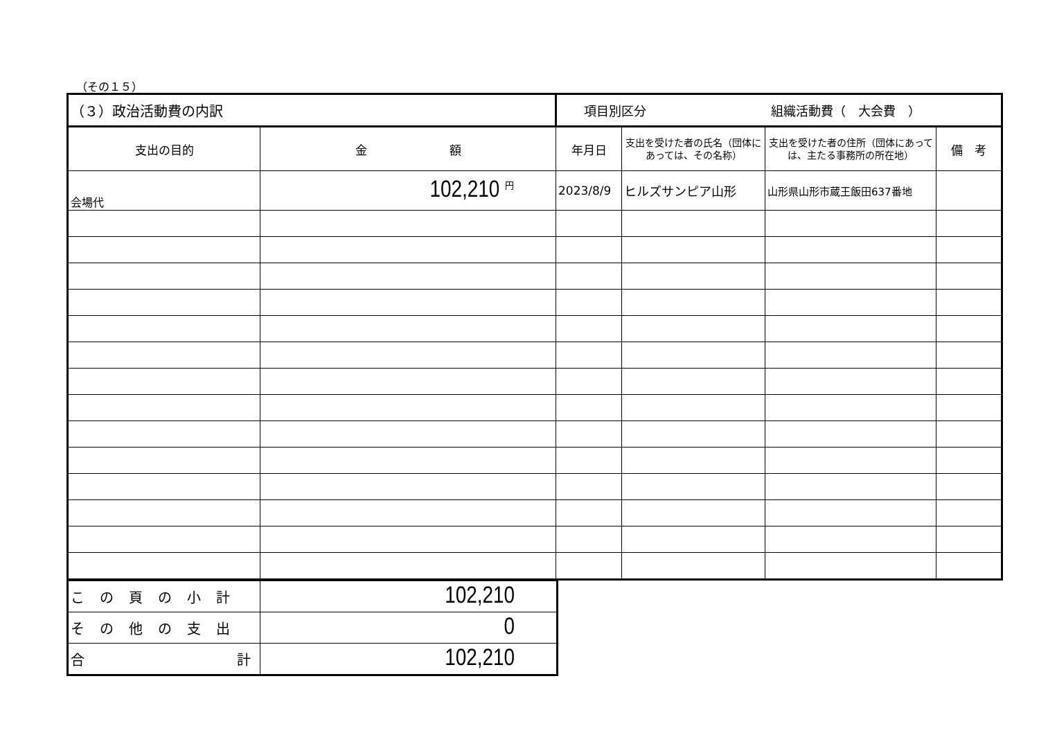（その１５）
| （３）政治活動費の内訳 | | 項目別区分 組織活動費（ 大会費 ） | | | |
| 支出の目的 | 金 額 | 年月日 | 支出を受けた者の氏名（団体にあっては、その名称） | 支出を受けた者の住所（団体にあっては、主たる事務所の所在地） | 備 考 |
| 会場代 | 102,210 <sup>円</sup> | 2023/8/9 | ヒルズサンピア山形 | 山形県山形市蔵王飯田637番地 | |
| この頁の小計 | 102,210 |
| その他の支出 | 0 |
| 合 計 | 102,210 |